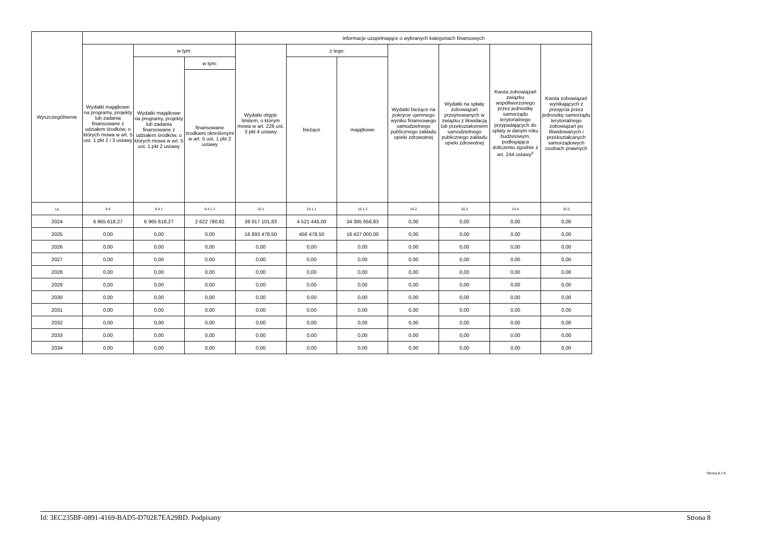| Wyszczególnienie | | | | Informacje uzupełniające o wybranych kategoriach finansowych | | | | | | |
| --- | --- | --- | --- | --- | --- | --- | --- | --- | --- | --- |
| | Wydatki majątkowe na programy, projekty lub zadania finansowane z udziałem środków, o których mowa w art. 5 ust. 1 pkt 2 i 3 ustawy | w tym: | | Wydatki objęte limitem, o którym mowa w art. 226 ust. 3 pkt 4 ustawy | z tego: | | Wydatki bieżące na pokrycie ujemnego wyniku finansowego samodzielnego publicznego zakładu opieki zdrowotnej | Wydatki na spłatę zobowiązań przejmowanych w związku z likwidacją lub przekształceniem samodzielnego publicznego zakładu opieki zdrowotnej | Kwota zobowiązań związku współtworzonego przez jednostkę samorządu terytorialnego przypadających do spłaty w danym roku budżetowym, podlegająca doliczeniu zgodnie z art. 244 ustawy<sup>x</sup> | Kwota zobowiązań wynikających z przejęcia przez jednostkę samorządu terytorialnego zobowiązań po likwidowanych i przekształcanych samorządowych osobach prawnych |
| | | Wydatki majątkowe na programy, projekty lub zadania finansowane z udziałem środków, o których mowa w art. 5 ust. 1 pkt 2 ustawy | w tym: | | bieżące | majątkowe | | | | |
| | | | finansowane środkami określonymi w art. 5 ust. 1 pkt 2 ustawy | | | | | | | |
| Lp | 9.4 | 9.4.1 | 9.4.1.1 | 10.1 | 10.1.1 | 10.1.2 | 10.2 | 10.3 | 10.4 | 10.5 |
| 2024 | 6 965 618,27 | 6 965 618,27 | 2 622 780,82 | 38 917 101,83 | 4 521 445,00 | 34 395 656,83 | 0,00 | 0,00 | 0,00 | 0,00 |
| 2025 | 0,00 | 0,00 | 0,00 | 16 893 478,50 | 456 478,50 | 16 437 000,00 | 0,00 | 0,00 | 0,00 | 0,00 |
| 2026 | 0,00 | 0,00 | 0,00 | 0,00 | 0,00 | 0,00 | 0,00 | 0,00 | 0,00 | 0,00 |
| 2027 | 0,00 | 0,00 | 0,00 | 0,00 | 0,00 | 0,00 | 0,00 | 0,00 | 0,00 | 0,00 |
| 2028 | 0,00 | 0,00 | 0,00 | 0,00 | 0,00 | 0,00 | 0,00 | 0,00 | 0,00 | 0,00 |
| 2029 | 0,00 | 0,00 | 0,00 | 0,00 | 0,00 | 0,00 | 0,00 | 0,00 | 0,00 | 0,00 |
| 2030 | 0,00 | 0,00 | 0,00 | 0,00 | 0,00 | 0,00 | 0,00 | 0,00 | 0,00 | 0,00 |
| 2031 | 0,00 | 0,00 | 0,00 | 0,00 | 0,00 | 0,00 | 0,00 | 0,00 | 0,00 | 0,00 |
| 2032 | 0,00 | 0,00 | 0,00 | 0,00 | 0,00 | 0,00 | 0,00 | 0,00 | 0,00 | 0,00 |
| 2033 | 0,00 | 0,00 | 0,00 | 0,00 | 0,00 | 0,00 | 0,00 | 0,00 | 0,00 | 0,00 |
| 2034 | 0,00 | 0,00 | 0,00 | 0,00 | 0,00 | 0,00 | 0,00 | 0,00 | 0,00 | 0,00 |
Strona 8 z 9
Id: 3EC235BF-0891-4169-BAD5-D702E7EA29BD. Podpisany Strona 8